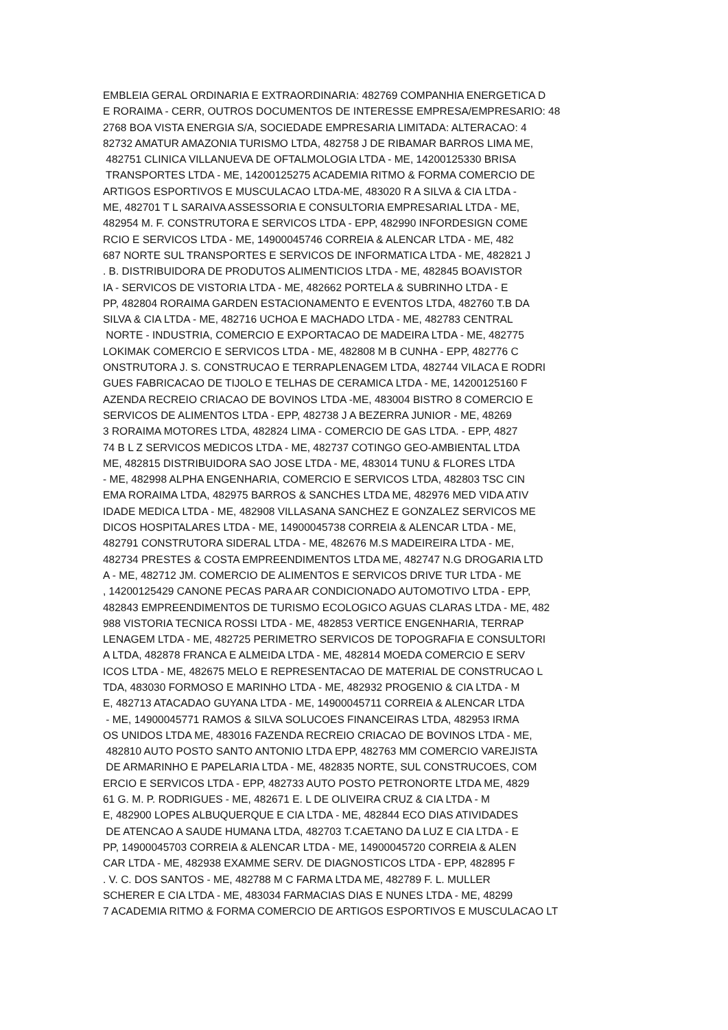EMBLEIA GERAL ORDINARIA E EXTRAORDINARIA: 482769 COMPANHIA ENERGETICA D E RORAIMA - CERR, OUTROS DOCUMENTOS DE INTERESSE EMPRESA/EMPRESARIO: 48 2768 BOA VISTA ENERGIA S/A, SOCIEDADE EMPRESARIA LIMITADA: ALTERACAO: 4 82732 AMATUR AMAZONIA TURISMO LTDA, 482758 J DE RIBAMAR BARROS LIMA ME, 482751 CLINICA VILLANUEVA DE OFTALMOLOGIA LTDA - ME, 14200125330 BRISA TRANSPORTES LTDA - ME, 14200125275 ACADEMIA RITMO & FORMA COMERCIO DE ARTIGOS ESPORTIVOS E MUSCULACAO LTDA-ME, 483020 R A SILVA & CIA LTDA - ME, 482701 T L SARAIVA ASSESSORIA E CONSULTORIA EMPRESARIAL LTDA - ME, 482954 M. F. CONSTRUTORA E SERVICOS LTDA - EPP, 482990 INFORDESIGN COME RCIO E SERVICOS LTDA - ME, 14900045746 CORREIA & ALENCAR LTDA - ME, 482 687 NORTE SUL TRANSPORTES E SERVICOS DE INFORMATICA LTDA - ME, 482821 J . B. DISTRIBUIDORA DE PRODUTOS ALIMENTICIOS LTDA - ME, 482845 BOAVISTOR IA - SERVICOS DE VISTORIA LTDA - ME, 482662 PORTELA & SUBRINHO LTDA - E PP, 482804 RORAIMA GARDEN ESTACIONAMENTO E EVENTOS LTDA, 482760 T.B DA SILVA & CIA LTDA - ME, 482716 UCHOA E MACHADO LTDA - ME, 482783 CENTRAL NORTE - INDUSTRIA, COMERCIO E EXPORTACAO DE MADEIRA LTDA - ME, 482775 LOKIMAK COMERCIO E SERVICOS LTDA - ME, 482808 M B CUNHA - EPP, 482776 C ONSTRUTORA J. S. CONSTRUCAO E TERRAPLENAGEM LTDA, 482744 VILACA E RODRI GUES FABRICACAO DE TIJOLO E TELHAS DE CERAMICA LTDA - ME, 14200125160 F AZENDA RECREIO CRIACAO DE BOVINOS LTDA -ME, 483004 BISTRO 8 COMERCIO E SERVICOS DE ALIMENTOS LTDA - EPP, 482738 J A BEZERRA JUNIOR - ME, 48269 3 RORAIMA MOTORES LTDA, 482824 LIMA - COMERCIO DE GAS LTDA. - EPP, 4827 74 B L Z SERVICOS MEDICOS LTDA - ME, 482737 COTINGO GEO-AMBIENTAL LTDA ME, 482815 DISTRIBUIDORA SAO JOSE LTDA - ME, 483014 TUNU & FLORES LTDA - ME, 482998 ALPHA ENGENHARIA, COMERCIO E SERVICOS LTDA, 482803 TSC CIN EMA RORAIMA LTDA, 482975 BARROS & SANCHES LTDA ME, 482976 MED VIDA ATIV IDADE MEDICA LTDA - ME, 482908 VILLASANA SANCHEZ E GONZALEZ SERVICOS ME DICOS HOSPITALARES LTDA - ME, 14900045738 CORREIA & ALENCAR LTDA - ME, 482791 CONSTRUTORA SIDERAL LTDA - ME, 482676 M.S MADEIREIRA LTDA - ME, 482734 PRESTES & COSTA EMPREENDIMENTOS LTDA ME, 482747 N.G DROGARIA LTD A - ME, 482712 JM. COMERCIO DE ALIMENTOS E SERVICOS DRIVE TUR LTDA - ME , 14200125429 CANONE PECAS PARA AR CONDICIONADO AUTOMOTIVO LTDA - EPP, 482843 EMPREENDIMENTOS DE TURISMO ECOLOGICO AGUAS CLARAS LTDA - ME, 482 988 VISTORIA TECNICA ROSSI LTDA - ME, 482853 VERTICE ENGENHARIA, TERRAP LENAGEM LTDA - ME, 482725 PERIMETRO SERVICOS DE TOPOGRAFIA E CONSULTORI A LTDA, 482878 FRANCA E ALMEIDA LTDA - ME, 482814 MOEDA COMERCIO E SERV ICOS LTDA - ME, 482675 MELO E REPRESENTACAO DE MATERIAL DE CONSTRUCAO L TDA, 483030 FORMOSO E MARINHO LTDA - ME, 482932 PROGENIO & CIA LTDA - M E, 482713 ATACADAO GUYANA LTDA - ME, 14900045711 CORREIA & ALENCAR LTDA - ME, 14900045771 RAMOS & SILVA SOLUCOES FINANCEIRAS LTDA, 482953 IRMA OS UNIDOS LTDA ME, 483016 FAZENDA RECREIO CRIACAO DE BOVINOS LTDA - ME, 482810 AUTO POSTO SANTO ANTONIO LTDA EPP, 482763 MM COMERCIO VAREJISTA DE ARMARINHO E PAPELARIA LTDA - ME, 482835 NORTE, SUL CONSTRUCOES, COM ERCIO E SERVICOS LTDA - EPP, 482733 AUTO POSTO PETRONORTE LTDA ME, 4829 61 G. M. P. RODRIGUES - ME, 482671 E. L DE OLIVEIRA CRUZ & CIA LTDA - M E, 482900 LOPES ALBUQUERQUE E CIA LTDA - ME, 482844 ECO DIAS ATIVIDADES DE ATENCAO A SAUDE HUMANA LTDA, 482703 T.CAETANO DA LUZ E CIA LTDA - E PP, 14900045703 CORREIA & ALENCAR LTDA - ME, 14900045720 CORREIA & ALEN CAR LTDA - ME, 482938 EXAMME SERV. DE DIAGNOSTICOS LTDA - EPP, 482895 F . V. C. DOS SANTOS - ME, 482788 M C FARMA LTDA ME, 482789 F. L. MULLER SCHERER E CIA LTDA - ME, 483034 FARMACIAS DIAS E NUNES LTDA - ME, 48299 7 ACADEMIA RITMO & FORMA COMERCIO DE ARTIGOS ESPORTIVOS E MUSCULACAO LT